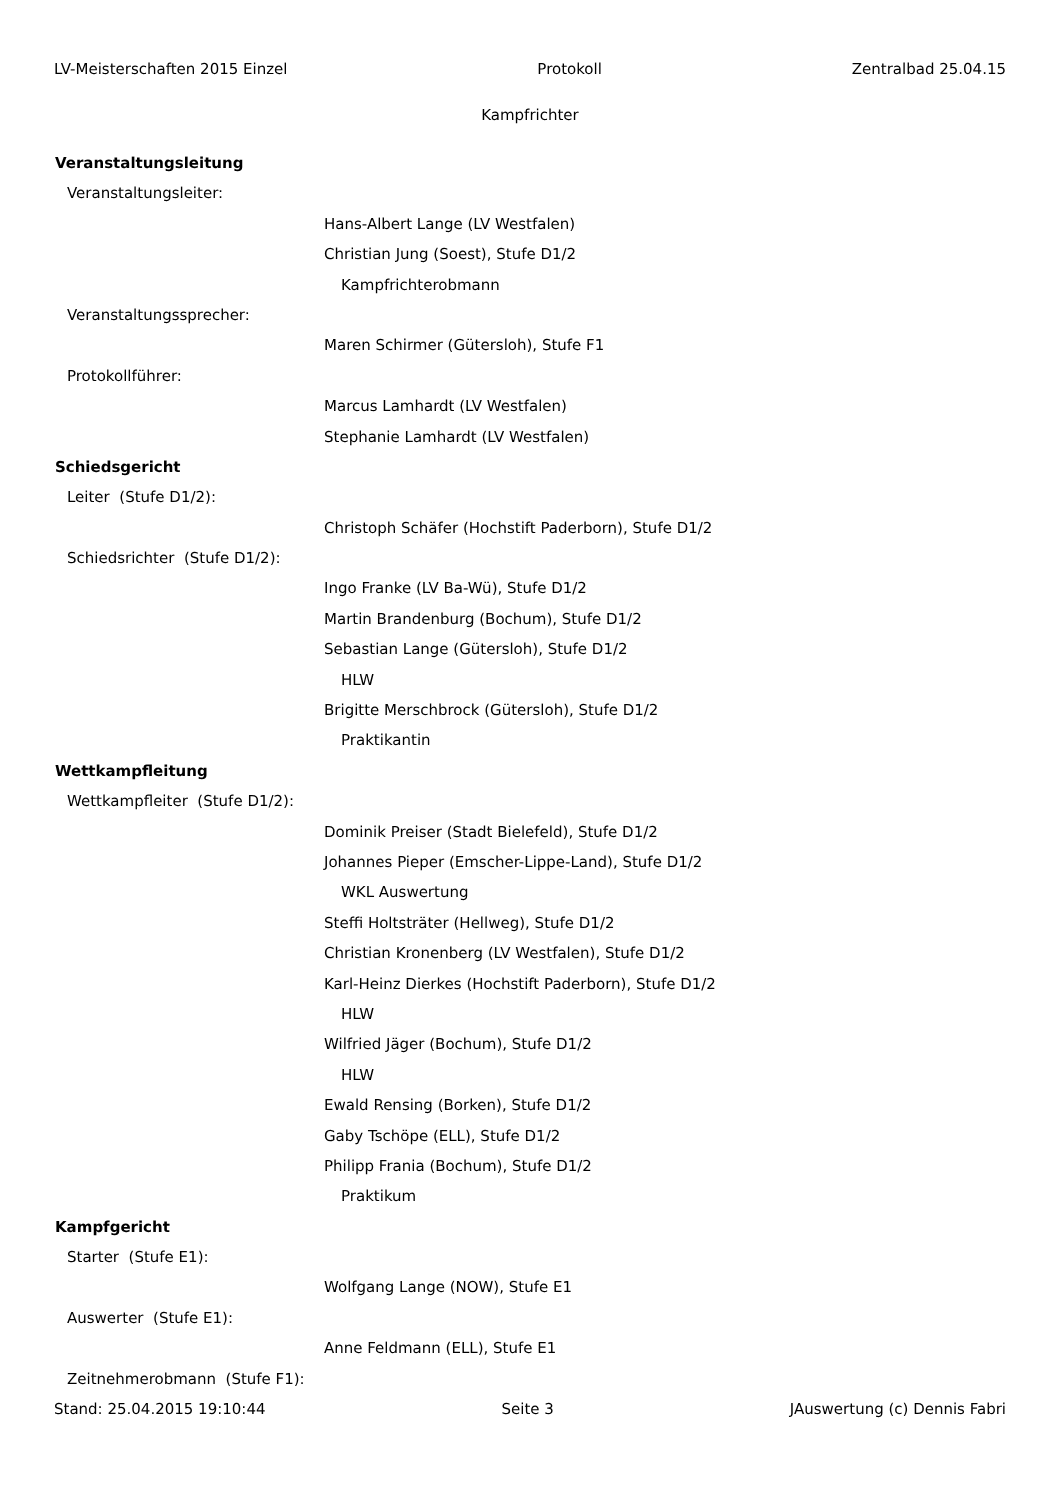LV-Meisterschaften 2015 Einzel Protokoll Zentralbad 25.04.15
Kampfrichter
Veranstaltungsleitung
Veranstaltungsleiter:
Hans-Albert Lange (LV Westfalen)
Christian Jung (Soest), Stufe D1/2
Kampfrichterobmann
Veranstaltungssprecher:
Maren Schirmer (Gütersloh), Stufe F1
Protokollführer:
Marcus Lamhardt (LV Westfalen)
Stephanie Lamhardt (LV Westfalen)
Schiedsgericht
Leiter (Stufe D1/2):
Christoph Schäfer (Hochstift Paderborn), Stufe D1/2
Schiedsrichter (Stufe D1/2):
Ingo Franke (LV Ba-Wü), Stufe D1/2
Martin Brandenburg (Bochum), Stufe D1/2
Sebastian Lange (Gütersloh), Stufe D1/2
HLW
Brigitte Merschbrock (Gütersloh), Stufe D1/2
Praktikantin
Wettkampfleitung
Wettkampfleiter (Stufe D1/2):
Dominik Preiser (Stadt Bielefeld), Stufe D1/2
Johannes Pieper (Emscher-Lippe-Land), Stufe D1/2
WKL Auswertung
Steffi Holtsträter (Hellweg), Stufe D1/2
Christian Kronenberg (LV Westfalen), Stufe D1/2
Karl-Heinz Dierkes (Hochstift Paderborn), Stufe D1/2
HLW
Wilfried Jäger (Bochum), Stufe D1/2
HLW
Ewald Rensing (Borken), Stufe D1/2
Gaby Tschöpe (ELL), Stufe D1/2
Philipp Frania (Bochum), Stufe D1/2
Praktikum
Kampfgericht
Starter (Stufe E1):
Wolfgang Lange (NOW), Stufe E1
Auswerter (Stufe E1):
Anne Feldmann (ELL), Stufe E1
Zeitnehmerobmann (Stufe F1):
Stand: 25.04.2015 19:10:44 Seite 3 JAuswertung (c) Dennis Fabri